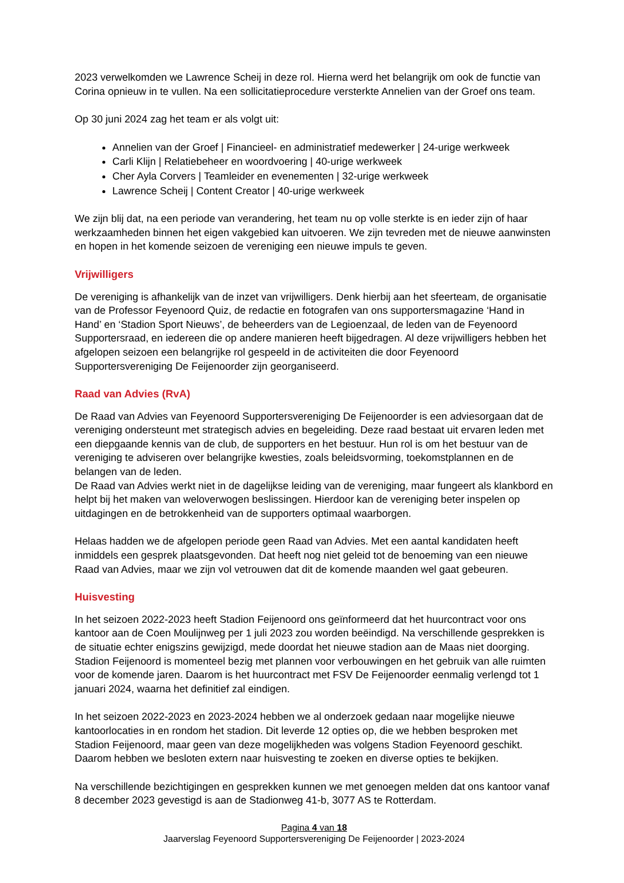2023 verwelkomden we Lawrence Scheij in deze rol. Hierna werd het belangrijk om ook de functie van Corina opnieuw in te vullen. Na een sollicitatieprocedure versterkte Annelien van der Groef ons team.
Op 30 juni 2024 zag het team er als volgt uit:
Annelien van der Groef | Financieel- en administratief medewerker | 24-urige werkweek
Carli Klijn | Relatiebeheer en woordvoering | 40-urige werkweek
Cher Ayla Corvers | Teamleider en evenementen | 32-urige werkweek
Lawrence Scheij | Content Creator | 40-urige werkweek
We zijn blij dat, na een periode van verandering, het team nu op volle sterkte is en ieder zijn of haar werkzaamheden binnen het eigen vakgebied kan uitvoeren. We zijn tevreden met de nieuwe aanwinsten en hopen in het komende seizoen de vereniging een nieuwe impuls te geven.
Vrijwilligers
De vereniging is afhankelijk van de inzet van vrijwilligers. Denk hierbij aan het sfeerteam, de organisatie van de Professor Feyenoord Quiz, de redactie en fotografen van ons supportersmagazine ‘Hand in Hand’ en ‘Stadion Sport Nieuws’, de beheerders van de Legioenzaal, de leden van de Feyenoord Supportersraad, en iedereen die op andere manieren heeft bijgedragen. Al deze vrijwilligers hebben het afgelopen seizoen een belangrijke rol gespeeld in de activiteiten die door Feyenoord Supportersvereniging De Feijenoorder zijn georganiseerd.
Raad van Advies (RvA)
De Raad van Advies van Feyenoord Supportersvereniging De Feijenoorder is een adviesorgaan dat de vereniging ondersteunt met strategisch advies en begeleiding. Deze raad bestaat uit ervaren leden met een diepgaande kennis van de club, de supporters en het bestuur. Hun rol is om het bestuur van de vereniging te adviseren over belangrijke kwesties, zoals beleidsvorming, toekomstplannen en de belangen van de leden.
De Raad van Advies werkt niet in de dagelijkse leiding van de vereniging, maar fungeert als klankbord en helpt bij het maken van weloverwogen beslissingen. Hierdoor kan de vereniging beter inspelen op uitdagingen en de betrokkenheid van de supporters optimaal waarborgen.
Helaas hadden we de afgelopen periode geen Raad van Advies. Met een aantal kandidaten heeft inmiddels een gesprek plaatsgevonden. Dat heeft nog niet geleid tot de benoeming van een nieuwe Raad van Advies, maar we zijn vol vetrouwen dat dit de komende maanden wel gaat gebeuren.
Huisvesting
In het seizoen 2022-2023 heeft Stadion Feijenoord ons geïnformeerd dat het huurcontract voor ons kantoor aan de Coen Moulijnweg per 1 juli 2023 zou worden beëindigd. Na verschillende gesprekken is de situatie echter enigszins gewijzigd, mede doordat het nieuwe stadion aan de Maas niet doorging. Stadion Feijenoord is momenteel bezig met plannen voor verbouwingen en het gebruik van alle ruimten voor de komende jaren. Daarom is het huurcontract met FSV De Feijenoorder eenmalig verlengd tot 1 januari 2024, waarna het definitief zal eindigen.
In het seizoen 2022-2023 en 2023-2024 hebben we al onderzoek gedaan naar mogelijke nieuwe kantoorlocaties in en rondom het stadion. Dit leverde 12 opties op, die we hebben besproken met Stadion Feijenoord, maar geen van deze mogelijkheden was volgens Stadion Feyenoord geschikt. Daarom hebben we besloten extern naar huisvesting te zoeken en diverse opties te bekijken.
Na verschillende bezichtigingen en gesprekken kunnen we met genoegen melden dat ons kantoor vanaf 8 december 2023 gevestigd is aan de Stadionweg 41-b, 3077 AS te Rotterdam.
Pagina 4 van 18
Jaarverslag Feyenoord Supportersvereniging De Feijenoorder | 2023-2024